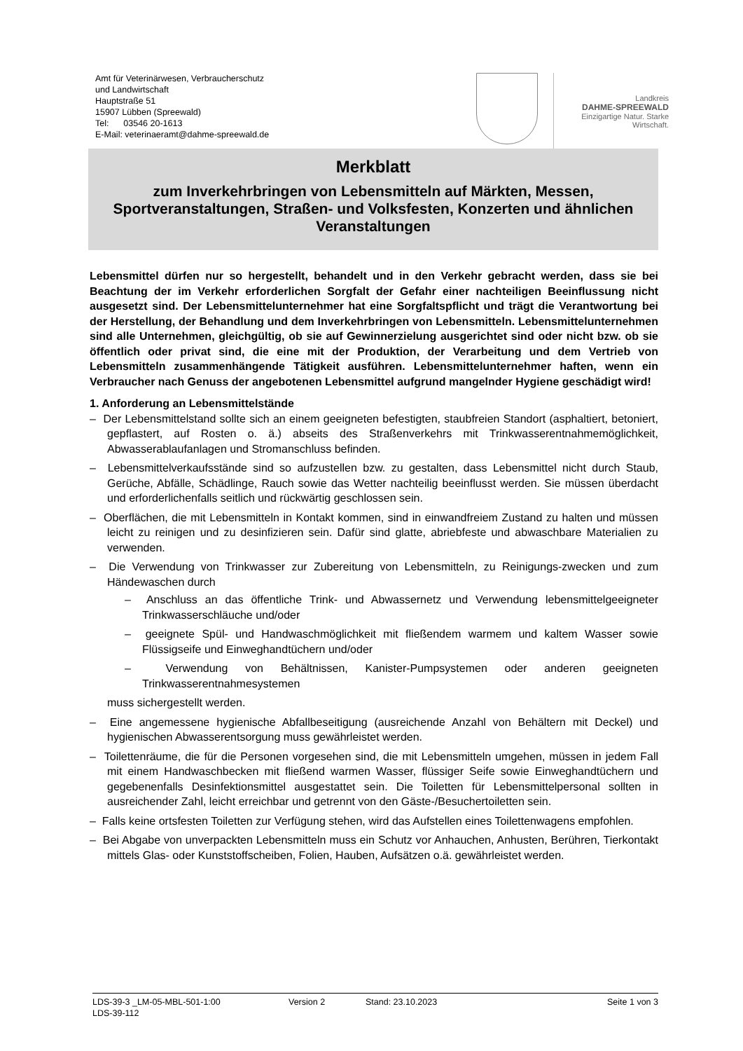Amt für Veterinärwesen, Verbraucherschutz
und Landwirtschaft
Hauptstraße 51
15907 Lübben (Spreewald)
Tel: 03546 20-1613
E-Mail: veterinaeramt@dahme-spreewald.de
Landkreis
DAHME-SPREEWALD
Einzigartige Natur. Starke Wirtschaft.
Merkblatt
zum Inverkehrbringen von Lebensmitteln auf Märkten, Messen, Sportveranstaltungen, Straßen- und Volksfesten, Konzerten und ähnlichen Veranstaltungen
Lebensmittel dürfen nur so hergestellt, behandelt und in den Verkehr gebracht werden, dass sie bei Beachtung der im Verkehr erforderlichen Sorgfalt der Gefahr einer nachteiligen Beeinflussung nicht ausgesetzt sind. Der Lebensmittelunternehmer hat eine Sorgfaltspflicht und trägt die Verantwortung bei der Herstellung, der Behandlung und dem Inverkehrbringen von Lebensmitteln. Lebensmittelunternehmen sind alle Unternehmen, gleichgültig, ob sie auf Gewinnerzielung ausgerichtet sind oder nicht bzw. ob sie öffentlich oder privat sind, die eine mit der Produktion, der Verarbeitung und dem Vertrieb von Lebensmitteln zusammenhängende Tätigkeit ausführen. Lebensmittelunternehmer haften, wenn ein Verbraucher nach Genuss der angebotenen Lebensmittel aufgrund mangelnder Hygiene geschädigt wird!
1. Anforderung an Lebensmittelstände
– Der Lebensmittelstand sollte sich an einem geeigneten befestigten, staubfreien Standort (asphaltiert, betoniert, gepflastert, auf Rosten o. ä.) abseits des Straßenverkehrs mit Trinkwasserentnahmemöglichkeit, Abwasserablaufanlagen und Stromanschluss befinden.
– Lebensmittelverkaufsstände sind so aufzustellen bzw. zu gestalten, dass Lebensmittel nicht durch Staub, Gerüche, Abfälle, Schädlinge, Rauch sowie das Wetter nachteilig beeinflusst werden. Sie müssen überdacht und erforderlichenfalls seitlich und rückwärtig geschlossen sein.
– Oberflächen, die mit Lebensmitteln in Kontakt kommen, sind in einwandfreiem Zustand zu halten und müssen leicht zu reinigen und zu desinfizieren sein. Dafür sind glatte, abriebfeste und abwaschbare Materialien zu verwenden.
– Die Verwendung von Trinkwasser zur Zubereitung von Lebensmitteln, zu Reinigungs-zwecken und zum Händewaschen durch
– Anschluss an das öffentliche Trink- und Abwassernetz und Verwendung lebensmittelgeeigneter Trinkwasserschläuche und/oder
– geeignete Spül- und Handwaschmöglichkeit mit fließendem warmem und kaltem Wasser sowie Flüssigseife und Einweghandtüchern und/oder
– Verwendung von Behältnissen, Kanister-Pumpsystemen oder anderen geeigneten Trinkwasserentnahmesystemen
muss sichergestellt werden.
– Eine angemessene hygienische Abfallbeseitigung (ausreichende Anzahl von Behältern mit Deckel) und hygienischen Abwasserentsorgung muss gewährleistet werden.
– Toilettenräume, die für die Personen vorgesehen sind, die mit Lebensmitteln umgehen, müssen in jedem Fall mit einem Handwaschbecken mit fließend warmen Wasser, flüssiger Seife sowie Einweghandtüchern und gegebenenfalls Desinfektionsmittel ausgestattet sein. Die Toiletten für Lebensmittelpersonal sollten in ausreichender Zahl, leicht erreichbar und getrennt von den Gäste-/Besuchertoiletten sein.
– Falls keine ortsfesten Toiletten zur Verfügung stehen, wird das Aufstellen eines Toilettenwagens empfohlen.
– Bei Abgabe von unverpackten Lebensmitteln muss ein Schutz vor Anhauchen, Anhusten, Berühren, Tierkontakt mittels Glas- oder Kunststoffscheiben, Folien, Hauben, Aufsätzen o.ä. gewährleistet werden.
LDS-39-3 _LM-05-MBL-501-1:00 Version 2 Stand: 23.10.2023 Seite 1 von 3
LDS-39-112